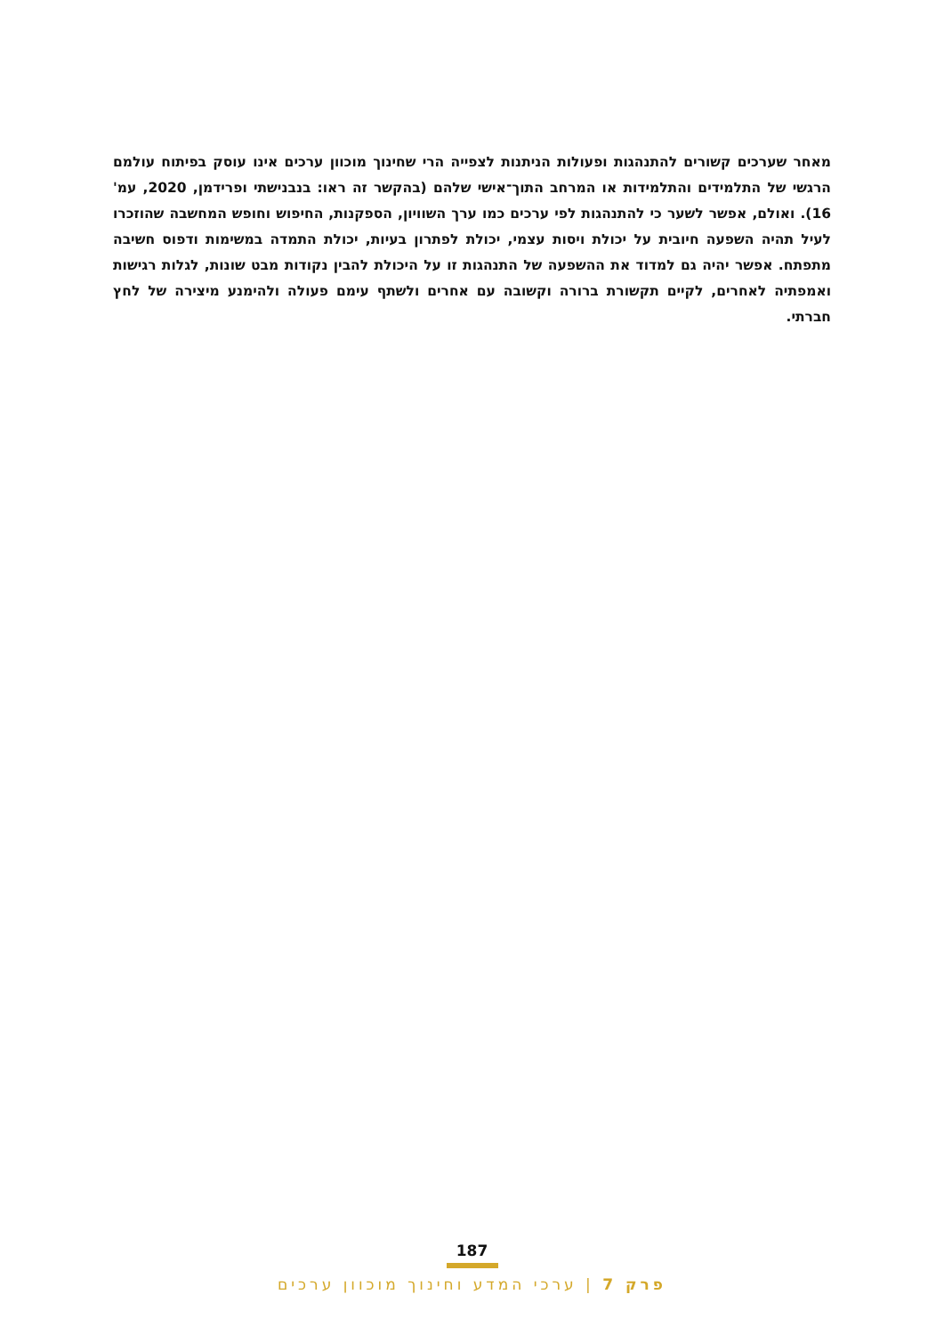מאחר שערכים קשורים להתנהגות ופעולות הניתנות לצפייה הרי שחינוך מוכוון ערכים אינו עוסק בפיתוח עולמם הרגשי של התלמידים והתלמידות או המרחב התוך־אישי שלהם (בהקשר זה ראו: בנבנישתי ופרידמן, 2020, עמ' 16). ואולם, אפשר לשער כי להתנהגות לפי ערכים כמו ערך השוויון, הספקנות, החיפוש וחופש המחשבה שהוזכרו לעיל תהיה השפעה חיובית על יכולת ויסות עצמי, יכולת לפתרון בעיות, יכולת התמדה במשימות ודפוס חשיבה מתפתח. אפשר יהיה גם למדוד את ההשפעה של התנהגות זו על היכולת להבין נקודות מבט שונות, לגלות רגישות ואמפתיה לאחרים, לקיים תקשורת ברורה וקשובה עם אחרים ולשתף עימם פעולה ולהימנע מיצירה של לחץ חברתי.
187
פרק 7 | ערכי המדע וחינוך מוכוון ערכים